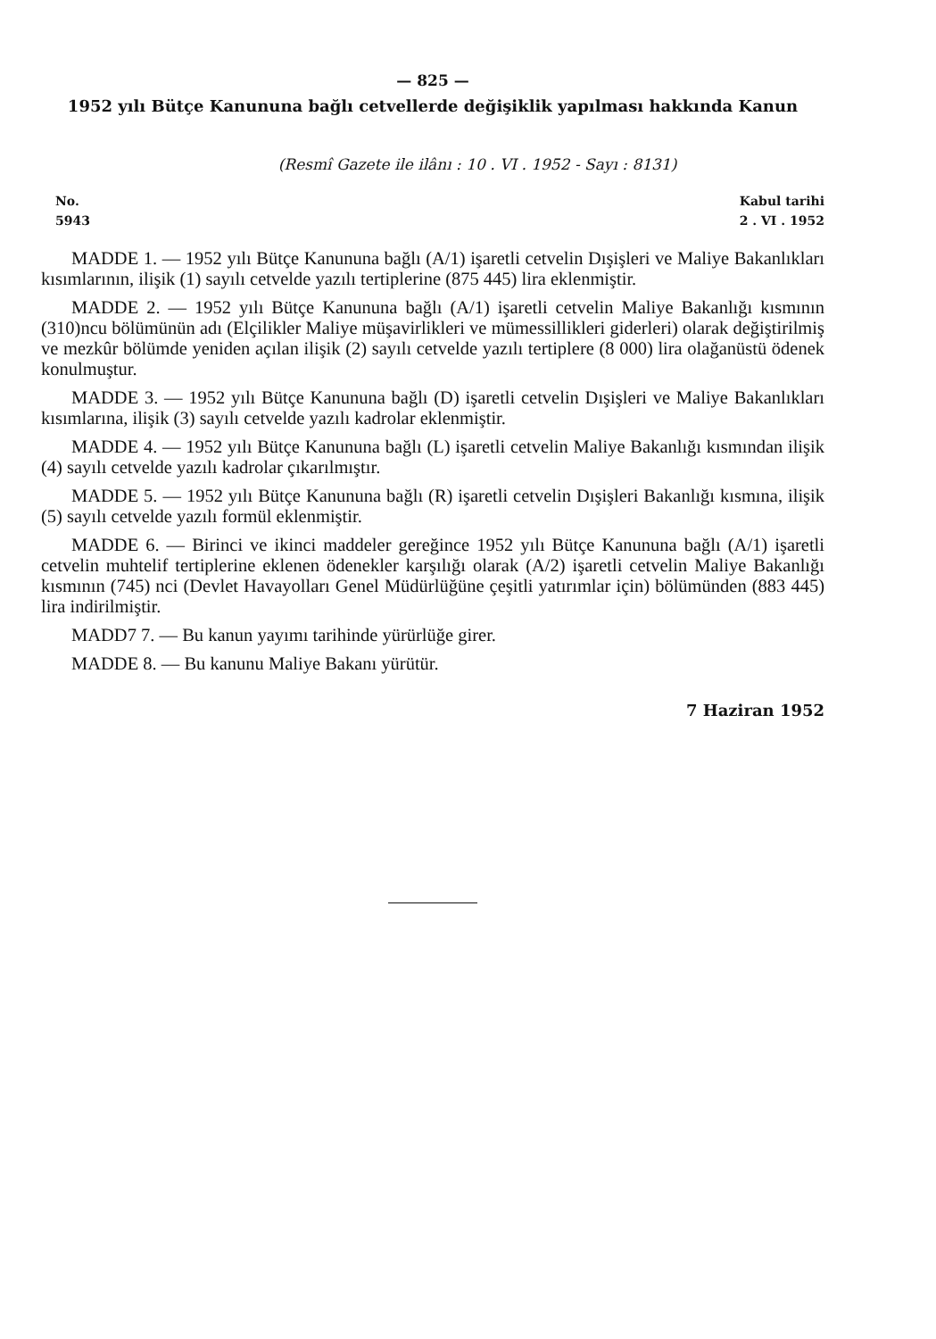— 825 —
1952 yılı Bütçe Kanununa bağlı cetvellerde değişiklik yapılması hakkında Kanun
(Resmî Gazete ile ilânı : 10 . VI . 1952 - Sayı : 8131)
No.
5943
Kabul tarihi
2 . VI . 1952
MADDE 1. — 1952 yılı Bütçe Kanununa bağlı (A/1) işaretli cetvelin Dışişleri ve Maliye Bakanlıkları kısımlarının, ilişik (1) sayılı cetvelde yazılı tertiplerine (875 445) lira eklenmiştir.
MADDE 2. — 1952 yılı Bütçe Kanununa bağlı (A/1) işaretli cetvelin Maliye Bakanlığı kısmının (310)ncu bölümünün adı (Elçilikler Maliye müşavirlikleri ve mümessillikleri giderleri) olarak değiştirilmiş ve mezkûr bölümde yeniden açılan ilişik (2) sayılı cetvelde yazılı tertiplere (8 000) lira olağanüstü ödenek konulmuştur.
MADDE 3. — 1952 yılı Bütçe Kanununa bağlı (D) işaretli cetvelin Dışişleri ve Maliye Bakanlıkları kısımlarına, ilişik (3) sayılı cetvelde yazılı kadrolar eklenmiştir.
MADDE 4. — 1952 yılı Bütçe Kanununa bağlı (L) işaretli cetvelin Maliye Bakanlığı kısmından ilişik (4) sayılı cetvelde yazılı kadrolar çıkarılmıştır.
MADDE 5. — 1952 yılı Bütçe Kanununa bağlı (R) işaretli cetvelin Dışişleri Bakanlığı kısmına, ilişik (5) sayılı cetvelde yazılı formül eklenmiştir.
MADDE 6. — Birinci ve ikinci maddeler gereğince 1952 yılı Bütçe Kanununa bağlı (A/1) işaretli cetvelin muhtelif tertiplerine eklenen ödenekler karşılığı olarak (A/2) işaretli cetvelin Maliye Bakanlığı kısmının (745) nci (Devlet Havayolları Genel Müdürlüğüne çeşitli yatırımlar için) bölümünden (883 445) lira indirilmiştir.
MADD7 7. — Bu kanun yayımı tarihinde yürürlüğe girer.
MADDE 8. — Bu kanunu Maliye Bakanı yürütür.
7 Haziran 1952